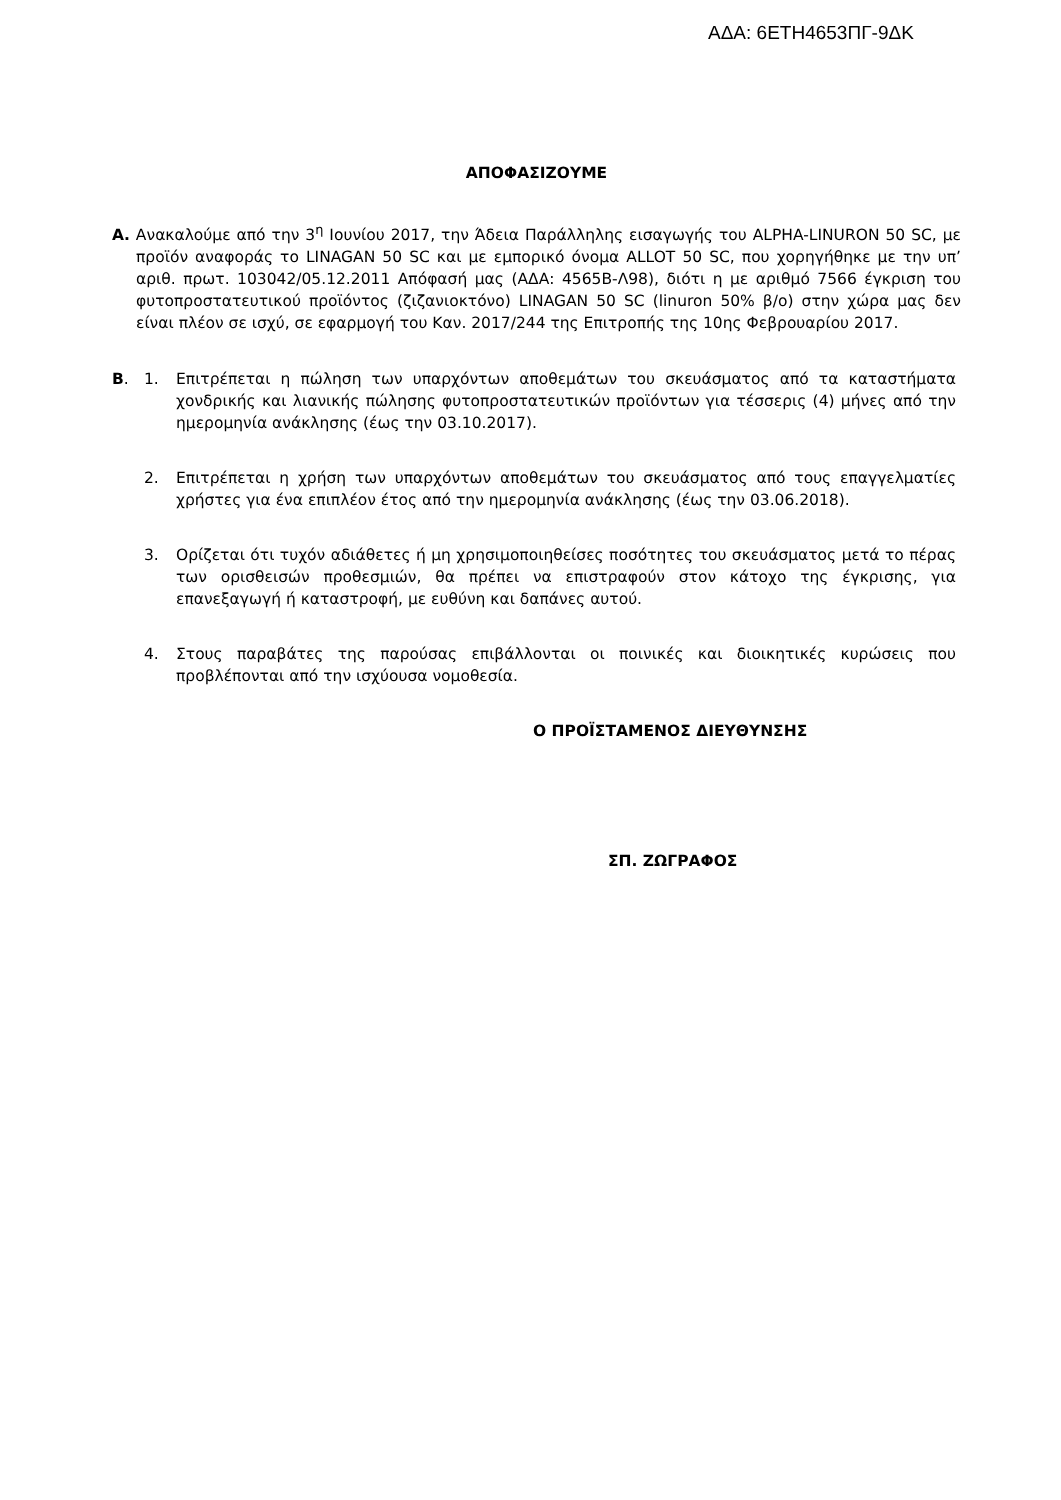ΑΔΑ: 6ΕΤΗ4653ΠΓ-9ΔΚ
ΑΠΟΦΑΣΙΖΟΥΜΕ
Α. Ανακαλούμε από την 3<sup>η</sup> Ιουνίου 2017, την Άδεια Παράλληλης εισαγωγής του ALPHA-LINURON 50 SC, με προϊόν αναφοράς το LINAGAN 50 SC και με εμπορικό όνομα ALLOT 50 SC, που χορηγήθηκε με την υπ’ αριθ. πρωτ. 103042/05.12.2011 Απόφασή μας (ΑΔΑ: 4565Β-Λ98), διότι η με αριθμό 7566 έγκριση του φυτοπροστατευτικού προϊόντος (ζιζανιοκτόνο) LINAGAN 50 SC (linuron 50% β/ο) στην χώρα μας δεν είναι πλέον σε ισχύ, σε εφαρμογή του Καν. 2017/244 της Επιτροπής της 10ης Φεβρουαρίου 2017.
Β. 1. Επιτρέπεται η πώληση των υπαρχόντων αποθεμάτων του σκευάσματος από τα καταστήματα χονδρικής και λιανικής πώλησης φυτοπροστατευτικών προϊόντων για τέσσερις (4) μήνες από την ημερομηνία ανάκλησης (έως την 03.10.2017).
2. Επιτρέπεται η χρήση των υπαρχόντων αποθεμάτων του σκευάσματος από τους επαγγελματίες χρήστες για ένα επιπλέον έτος από την ημερομηνία ανάκλησης (έως την 03.06.2018).
3. Ορίζεται ότι τυχόν αδιάθετες ή μη χρησιμοποιηθείσες ποσότητες του σκευάσματος μετά το πέρας των ορισθεισών προθεσμιών, θα πρέπει να επιστραφούν στον κάτοχο της έγκρισης, για επανεξαγωγή ή καταστροφή, με ευθύνη και δαπάνες αυτού.
4. Στους παραβάτες της παρούσας επιβάλλονται οι ποινικές και διοικητικές κυρώσεις που προβλέπονται από την ισχύουσα νομοθεσία.
Ο ΠΡΟΪΣΤΑΜΕΝΟΣ ΔΙΕΥΘΥΝΣΗΣ
ΣΠ. ΖΩΓΡΑΦΟΣ